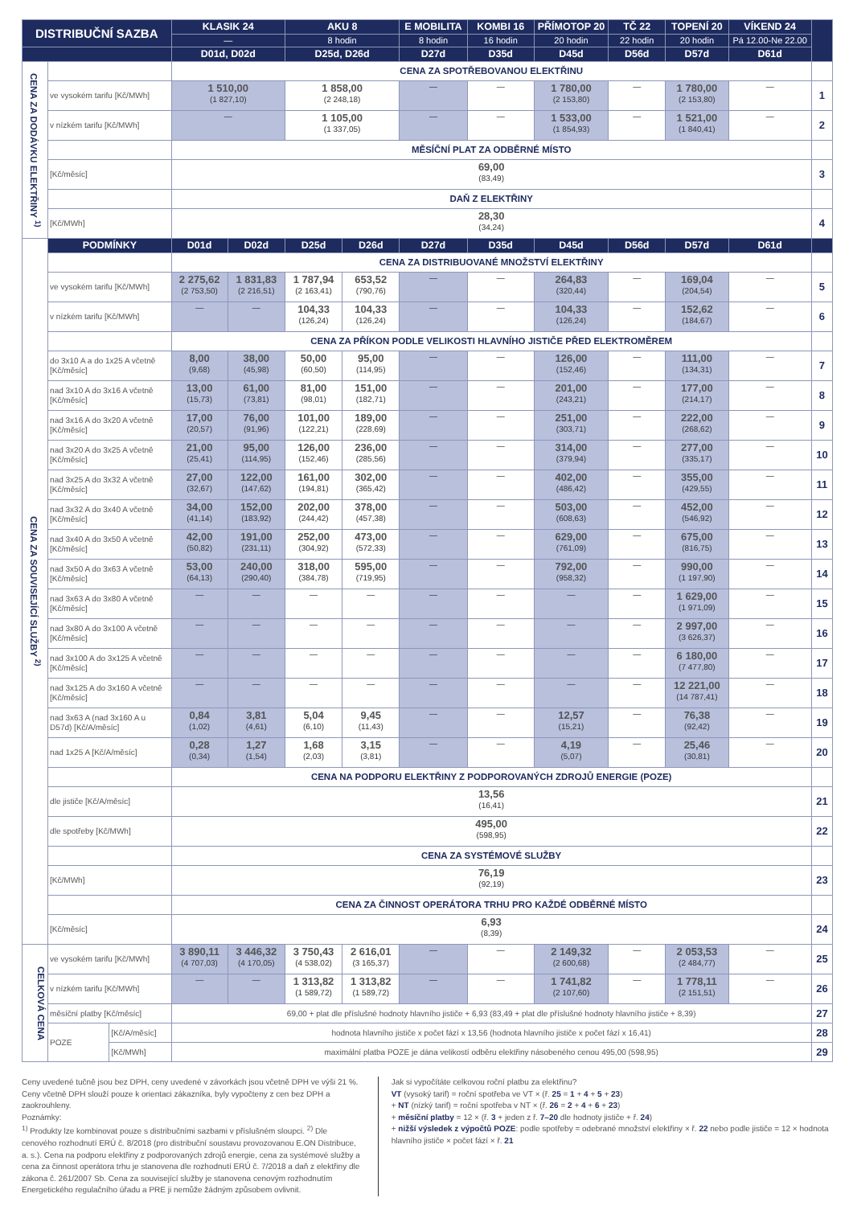| DISTRIBUČNÍ SAZBA | | | KLASIK 24 | | AKU 8 | | E MOBILITA | KOMBI 16 | PŘÍMOTOP 20 | TČ 22 | TOPENÍ 20 | VÍKEND 24 | |
| --- | --- | --- | --- | --- | --- | --- | --- | --- | --- | --- | --- | --- | --- |
| | | | — | | 8 hodin | | 8 hodin | 16 hodin | 20 hodin | 22 hodin | 20 hodin | Pá 12.00-Ne 22.00 | |
| | | | D01d, D02d | | D25d, D26d | | D27d | D35d | D45d | D56d | D57d | D61d | |
| CENA ZA DODÁVKU ELEKTŘINY <sup>1)</sup> | | | CENA ZA SPOTŘEBOVANOU ELEKTŘINU | | | | | | | | | | |
| | ve vysokém tarifu [Kč/MWh] | | 1 510,00 (1 827,10) | | 1 858,00 (2 248,18) | | — | — | 1 780,00 (2 153,80) | — | 1 780,00 (2 153,80) | — | 1 |
| | v nízkém tarifu [Kč/MWh] | | — | | 1 105,00 (1 337,05) | | — | — | 1 533,00 (1 854,93) | — | 1 521,00 (1 840,41) | — | 2 |
| | | | MĚSÍČNÍ PLAT ZA ODBĚRNÉ MÍSTO | | | | | | | | | | |
| | [Kč/měsíc] | | 69,00 (83,49) | | | | | | | | | | 3 |
| | | | DAŇ Z ELEKTŘINY | | | | | | | | | | |
| | [Kč/MWh] | | 28,30 (34,24) | | | | | | | | | | 4 |
| CENA ZA SOUVISEJÍCÍ SLUŽBY <sup>2)</sup> | PODMÍNKY | | D01d | D02d | D25d | D26d | D27d | D35d | D45d | D56d | D57d | D61d | |
| | | | CENA ZA DISTRIBUOVANÉ MNOŽSTVÍ ELEKTŘINY | | | | | | | | | | |
| | ve vysokém tarifu [Kč/MWh] | | 2 275,62 (2 753,50) | 1 831,83 (2 216,51) | 1 787,94 (2 163,41) | 653,52 (790,76) | — | — | 264,83 (320,44) | — | 169,04 (204,54) | — | 5 |
| | v nízkém tarifu [Kč/MWh] | | — | — | 104,33 (126,24) | 104,33 (126,24) | — | — | 104,33 (126,24) | — | 152,62 (184,67) | — | 6 |
| | | | CENA ZA PŘÍKON PODLE VELIKOSTI HLAVNÍHO JISTIČE PŘED ELEKTROMĚREM | | | | | | | | | | |
| | do 3x10 A a do 1x25 A včetně [Kč/měsíc] | | 8,00 (9,68) | 38,00 (45,98) | 50,00 (60,50) | 95,00 (114,95) | — | — | 126,00 (152,46) | — | 111,00 (134,31) | — | 7 |
| | nad 3x10 A do 3x16 A včetně [Kč/měsíc] | | 13,00 (15,73) | 61,00 (73,81) | 81,00 (98,01) | 151,00 (182,71) | — | — | 201,00 (243,21) | — | 177,00 (214,17) | — | 8 |
| | nad 3x16 A do 3x20 A včetně [Kč/měsíc] | | 17,00 (20,57) | 76,00 (91,96) | 101,00 (122,21) | 189,00 (228,69) | — | — | 251,00 (303,71) | — | 222,00 (268,62) | — | 9 |
| | nad 3x20 A do 3x25 A včetně [Kč/měsíc] | | 21,00 (25,41) | 95,00 (114,95) | 126,00 (152,46) | 236,00 (285,56) | — | — | 314,00 (379,94) | — | 277,00 (335,17) | — | 10 |
| | nad 3x25 A do 3x32 A včetně [Kč/měsíc] | | 27,00 (32,67) | 122,00 (147,62) | 161,00 (194,81) | 302,00 (365,42) | — | — | 402,00 (486,42) | — | 355,00 (429,55) | — | 11 |
| | nad 3x32 A do 3x40 A včetně [Kč/měsíc] | | 34,00 (41,14) | 152,00 (183,92) | 202,00 (244,42) | 378,00 (457,38) | — | — | 503,00 (608,63) | — | 452,00 (546,92) | — | 12 |
| | nad 3x40 A do 3x50 A včetně [Kč/měsíc] | | 42,00 (50,82) | 191,00 (231,11) | 252,00 (304,92) | 473,00 (572,33) | — | — | 629,00 (761,09) | — | 675,00 (816,75) | — | 13 |
| | nad 3x50 A do 3x63 A včetně [Kč/měsíc] | | 53,00 (64,13) | 240,00 (290,40) | 318,00 (384,78) | 595,00 (719,95) | — | — | 792,00 (958,32) | — | 990,00 (1 197,90) | — | 14 |
| | nad 3x63 A do 3x80 A včetně [Kč/měsíc] | | — | — | — | — | — | — | — | — | 1 629,00 (1 971,09) | — | 15 |
| | nad 3x80 A do 3x100 A včetně [Kč/měsíc] | | — | — | — | — | — | — | — | — | 2 997,00 (3 626,37) | — | 16 |
| | nad 3x100 A do 3x125 A včetně [Kč/měsíc] | | — | — | — | — | — | — | — | — | 6 180,00 (7 477,80) | — | 17 |
| | nad 3x125 A do 3x160 A včetně [Kč/měsíc] | | — | — | — | — | — | — | — | — | 12 221,00 (14 787,41) | — | 18 |
| | nad 3x63 A (nad 3x160 A u D57d) [Kč/A/měsíc] | | 0,84 (1,02) | 3,81 (4,61) | 5,04 (6,10) | 9,45 (11,43) | — | — | 12,57 (15,21) | — | 76,38 (92,42) | — | 19 |
| | nad 1x25 A [Kč/A/měsíc] | | 0,28 (0,34) | 1,27 (1,54) | 1,68 (2,03) | 3,15 (3,81) | — | — | 4,19 (5,07) | — | 25,46 (30,81) | — | 20 |
| | | | CENA NA PODPORU ELEKTŘINY Z PODPOROVANÝCH ZDROJŮ ENERGIE (POZE) | | | | | | | | | | |
| | dle jističe [Kč/A/měsíc] | | 13,56 (16,41) | | | | | | | | | | 21 |
| | dle spotřeby [Kč/MWh] | | 495,00 (598,95) | | | | | | | | | | 22 |
| | | | CENA ZA SYSTÉMOVÉ SLUŽBY | | | | | | | | | | |
| | [Kč/MWh] | | 76,19 (92,19) | | | | | | | | | | 23 |
| | | | CENA ZA ČINNOST OPERÁTORA TRHU PRO KAŽDÉ ODBĚRNÉ MÍSTO | | | | | | | | | | |
| | [Kč/měsíc] | | 6,93 (8,39) | | | | | | | | | | 24 |
| CELKOVÁ CENA | ve vysokém tarifu [Kč/MWh] | | 3 890,11 (4 707,03) | 3 446,32 (4 170,05) | 3 750,43 (4 538,02) | 2 616,01 (3 165,37) | — | — | 2 149,32 (2 600,68) | — | 2 053,53 (2 484,77) | — | 25 |
| | v nízkém tarifu [Kč/MWh] | | — | — | 1 313,82 (1 589,72) | 1 313,82 (1 589,72) | — | — | 1 741,82 (2 107,60) | — | 1 778,11 (2 151,51) | — | 26 |
| | měsíční platby [Kč/měsíc] | | 69,00 + plat dle příslušné hodnoty hlavního jističe + 6,93 (83,49 + plat dle příslušné hodnoty hlavního jističe + 8,39) | | | | | | | | | | 27 |
| | POZE | [Kč/A/měsíc] | hodnota hlavního jističe x počet fází x 13,56 (hodnota hlavního jističe x počet fází x 16,41) | | | | | | | | | | 28 |
| | | [Kč/MWh] | maximální platba POZE je dána velikostí odběru elektřiny násobeného cenou 495,00 (598,95) | | | | | | | | | | 29 |
Ceny uvedené tučně jsou bez DPH, ceny uvedené v závorkách jsou včetně DPH ve výši 21 %. Ceny včetně DPH slouží pouze k orientaci zákazníka, byly vypočteny z cen bez DPH a zaokrouhleny.
Poznámky:
<sup>1)</sup> Produkty lze kombinovat pouze s distribučními sazbami v příslušném sloupci. <sup>2)</sup> Dle cenového rozhodnutí ERÚ č. 8/2018 (pro distribuční soustavu provozovanou E.ON Distribuce, a. s.). Cena na podporu elektřiny z podporovaných zdrojů energie, cena za systémové služby a cena za činnost operátora trhu je stanovena dle rozhodnutí ERÚ č. 7/2018 a daň z elektřiny dle zákona č. 261/2007 Sb. Cena za související služby je stanovena cenovým rozhodnutím Energetického regulačního úřadu a PRE ji nemůže žádným způsobem ovlivnit.
Jak si vypočítáte celkovou roční platbu za elektřinu?
VT (vysoký tarif) = roční spotřeba ve VT × (ř. 25 = 1 + 4 + 5 + 23)
+ NT (nízký tarif) = roční spotřeba v NT × (ř. 26 = 2 + 4 + 6 + 23)
+ měsíční platby = 12 × (ř. 3 + jeden z ř. 7–20 dle hodnoty jističe + ř. 24)
+ nižší výsledek z výpočtů POZE: podle spotřeby = odebrané množství elektřiny × ř. 22 nebo podle jističe = 12 × hodnota hlavního jističe × počet fází × ř. 21